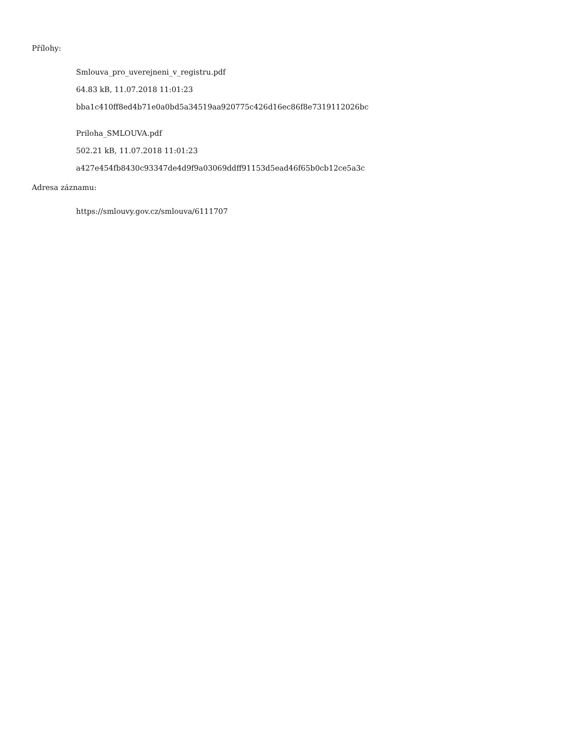Přílohy:
Smlouva_pro_uverejneni_v_registru.pdf
64.83 kB, 11.07.2018 11:01:23
bba1c410ff8ed4b71e0a0bd5a34519aa920775c426d16ec86f8e7319112026bc
Priloha_SMLOUVA.pdf
502.21 kB, 11.07.2018 11:01:23
a427e454fb8430c93347de4d9f9a03069ddff91153d5ead46f65b0cb12ce5a3c
Adresa záznamu:
https://smlouvy.gov.cz/smlouva/6111707